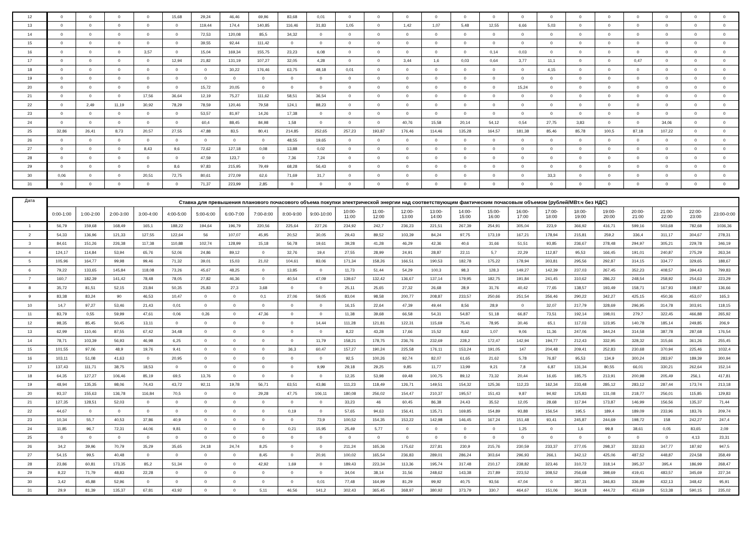| 12 | 0 | 0 | 0 | 0 | 15,68 | 29,24 | 46,46 | 69,96 | 83,68 | 0,01 | 0 | 0 | 0 | 0 | 0 | 0 | 0 | 0 | 0 | 0 | 0 | 0 | 0 | 0 |
| 13 | 0 | 0 | 0 | 0 | 0 | 119,44 | 174,4 | 140,85 | 116,46 | 31,83 | 1,05 | 0 | 1,42 | 1,07 | 5,48 | 12,55 | 6,66 | 5,03 | 0 | 0 | 0 | 0 | 0 | 0 |
| 14 | 0 | 0 | 0 | 0 | 0 | 72,53 | 120,08 | 85,5 | 34,32 | 0 | 0 | 0 | 0 | 0 | 0 | 0 | 0 | 0 | 0 | 0 | 0 | 0 | 0 | 0 |
| 15 | 0 | 0 | 0 | 0 | 0 | 39,55 | 92,44 | 111,42 | 0 | 0 | 0 | 0 | 0 | 0 | 0 | 0 | 0 | 0 | 0 | 0 | 0 | 0 | 0 | 0 |
| 16 | 0 | 0 | 0 | 3,57 | 0 | 15,04 | 169,34 | 155,75 | 23,23 | 6,08 | 0 | 0 | 0 | 0 | 0 | 0,14 | 0,03 | 0 | 0 | 0 | 0 | 0 | 0 | 0 |
| 17 | 0 | 0 | 0 | 0 | 12,94 | 21,82 | 131,19 | 107,27 | 32,05 | 4,28 | 0 | 0 | 3,44 | 1,6 | 0,03 | 0,64 | 3,77 | 11,1 | 0 | 0 | 0,47 | 0 | 0 | 0 |
| 18 | 0 | 0 | 0 | 0 | 0 | 0 | 30,22 | 176,46 | 63,75 | 48,18 | 0,01 | 0 | 0 | 0 | 0 | 0 | 0 | 4,15 | 0 | 0 | 0 | 0 | 0 | 0 |
| 19 | 0 | 0 | 0 | 0 | 0 | 0 | 0 | 0 | 0 | 0 | 0 | 0 | 0 | 0 | 0 | 0 | 0 | 0 | 0 | 0 | 0 | 0 | 0 | 0 |
| 20 | 0 | 0 | 0 | 0 | 0 | 15,72 | 20,05 | 0 | 0 | 0 | 0 | 0 | 0 | 0 | 0 | 0 | 15,24 | 0 | 0 | 0 | 0 | 0 | 0 | 0 |
| 21 | 0 | 0 | 0 | 17,56 | 36,64 | 12,19 | 75,27 | 111,62 | 58,51 | 36,54 | 0 | 0 | 0 | 0 | 0 | 0 | 0 | 0 | 0 | 0 | 0 | 0 | 0 | 0 |
| 22 | 0 | 2,49 | 11,19 | 30,92 | 78,29 | 78,59 | 120,46 | 79,58 | 124,1 | 88,23 | 0 | 0 | 0 | 0 | 0 | 0 | 0 | 0 | 0 | 0 | 0 | 0 | 0 | 0 |
| 23 | 0 | 0 | 0 | 0 | 0 | 53,57 | 81,97 | 14,26 | 17,38 | 0 | 0 | 0 | 0 | 0 | 0 | 0 | 0 | 0 | 0 | 0 | 0 | 0 | 0 | 0 |
| 24 | 0 | 0 | 0 | 0 | 0 | 60,4 | 88,45 | 84,98 | 1,58 | 0 | 0 | 0 | 40,76 | 15,58 | 20,14 | 54,12 | 0,54 | 27,75 | 3,83 | 0 | 0 | 34,06 | 0 | 0 |
| 25 | 32,86 | 26,41 | 8,73 | 20,57 | 27,55 | 47,88 | 83,5 | 80,41 | 214,85 | 252,65 | 257,23 | 193,87 | 176,46 | 114,46 | 135,28 | 164,57 | 181,38 | 85,46 | 85,78 | 100,5 | 87,18 | 107,22 | 0 | 0 |
| 26 | 0 | 0 | 0 | 0 | 0 | 0 | 0 | 0 | 48,55 | 19,65 | 0 | 0 | 0 | 0 | 0 | 0 | 0 | 0 | 0 | 0 | 0 | 0 | 0 | 0 |
| 27 | 0 | 0 | 0 | 8,43 | 9,6 | 72,62 | 127,18 | 0,08 | 13,88 | 0,02 | 0 | 0 | 0 | 0 | 0 | 0 | 0 | 0 | 0 | 0 | 0 | 0 | 0 | 0 |
| 28 | 0 | 0 | 0 | 0 | 0 | 47,59 | 123,7 | 0 | 7,36 | 7,24 | 0 | 0 | 0 | 0 | 0 | 0 | 0 | 0 | 0 | 0 | 0 | 0 | 0 | 0 |
| 29 | 0 | 0 | 0 | 0 | 8,6 | 97,83 | 215,95 | 79,49 | 68,28 | 56,43 | 0 | 0 | 0 | 0 | 0 | 0 | 0 | 0 | 0 | 0 | 0 | 0 | 0 | 0 |
| 30 | 0,06 | 0 | 0 | 20,51 | 72,75 | 80,61 | 272,09 | 62,6 | 71,69 | 31,7 | 0 | 0 | 0 | 0 | 0 | 0 | 0 | 33,3 | 0 | 0 | 0 | 0 | 0 | 0 |
| 31 | 0 | 0 | 0 | 0 | 0 | 71,37 | 223,99 | 2,85 | 0 | 0 | 0 | 0 | 0 | 0 | 0 | 0 | 0 | 0 | 0 | 0 | 0 | 0 | 0 | 0 |
| Дата | Ставка для превышения планового почасового объема покупки электрической энергии над соответствующим фактическим почасовым объемом (рублей/МВт.ч без НДС) | | | | | | | | | | | | | | | | | | | | | | | |
| --- | --- | --- | --- | --- | --- | --- | --- | --- | --- | --- | --- | --- | --- | --- | --- | --- | --- | --- | --- | --- | --- | --- | --- | --- |
| | 0:00-1:00 | 1:00-2:00 | 2:00-3:00 | 3:00-4:00 | 4:00-5:00 | 5:00-6:00 | 6:00-7:00 | 7:00-8:00 | 8:00-9:00 | 9:00-10:00 | 10:00- 11:00 | 11:00- 12:00 | 12:00- 13:00 | 13:00- 14:00 | 14:00- 15:00 | 15:00- 16:00 | 16:00- 17:00 | 17:00- 18:00 | 18:00- 19:00 | 19:00- 20:00 | 20:00- 21:00 | 21:00- 22:00 | 22:00- 23:00 | 23:00-0:00 |
| 1 | 56,79 | 159,68 | 168,49 | 165,1 | 188,22 | 194,64 | 196,79 | 220,56 | 225,64 | 227,26 | 234,92 | 242,7 | 236,23 | 221,51 | 267,39 | 254,91 | 305,04 | 223,9 | 366,92 | 416,71 | 599,16 | 503,68 | 782,68 | 1036,36 |
| 2 | 54,33 | 136,96 | 121,33 | 127,55 | 122,64 | 56 | 107,07 | 45,95 | 20,52 | 30,05 | 29,43 | 89,52 | 103,39 | 84,24 | 97,75 | 173,19 | 167,21 | 178,94 | 215,81 | 259,2 | 336,4 | 311,17 | 304,67 | 278,31 |
| 3 | 84,61 | 151,26 | 226,38 | 117,38 | 110,88 | 102,74 | 128,99 | 15,18 | 56,78 | 19,61 | 39,28 | 41,28 | 46,29 | 42,36 | 40,6 | 31,66 | 51,51 | 93,85 | 236,67 | 278,48 | 294,97 | 305,21 | 229,78 | 346,19 |
| 4 | 124,17 | 114,84 | 53,94 | 65,76 | 52,06 | 24,86 | 89,12 | 0 | 32,76 | 19,4 | 27,55 | 28,99 | 24,91 | 28,87 | 22,11 | 5,7 | 22,29 | 112,87 | 95,53 | 166,45 | 191,01 | 240,87 | 275,29 | 263,34 |
| 5 | 105,96 | 164,77 | 99,98 | 99,46 | 71,32 | 39,01 | 15,03 | 21,02 | 104,61 | 83,06 | 171,34 | 158,26 | 166,51 | 190,53 | 182,78 | 175,22 | 178,94 | 303,81 | 295,56 | 292,87 | 314,15 | 334,77 | 329,65 | 188,67 |
| 6 | 79,22 | 133,65 | 145,84 | 118,08 | 73,26 | 45,67 | 48,25 | 0 | 13,85 | 0 | 11,73 | 51,44 | 54,29 | 100,3 | 98,3 | 128,3 | 149,27 | 142,39 | 237,03 | 267,45 | 352,23 | 408,57 | 394,43 | 799,83 |
| 7 | 160,7 | 182,39 | 141,42 | 78,48 | 78,05 | 27,82 | 46,36 | 0 | 40,54 | 47,09 | 139,67 | 132,42 | 136,67 | 137,14 | 179,95 | 182,75 | 191,84 | 241,45 | 310,62 | 286,22 | 248,54 | 258,92 | 254,63 | 223,29 |
| 8 | 35,72 | 81,51 | 52,15 | 23,84 | 50,35 | 25,83 | 27,3 | 3,68 | 0 | 0 | 25,11 | 25,65 | 27,32 | 26,68 | 28,9 | 31,76 | 40,42 | 77,65 | 138,57 | 193,49 | 158,71 | 167,93 | 108,87 | 136,66 |
| 9 | 83,38 | 83,24 | 90 | 46,53 | 10,47 | 0 | 0 | 0,1 | 27,06 | 59,05 | 83,04 | 98,58 | 200,77 | 208,87 | 233,57 | 250,66 | 251,54 | 356,46 | 290,22 | 342,27 | 425,15 | 450,36 | 453,07 | 165,3 |
| 10 | 14,7 | 97,27 | 53,46 | 21,43 | 0,01 | 0 | 0 | 0 | 0 | 0 | 16,15 | 22,64 | 47,39 | 49,44 | 8,56 | 28,9 | 0 | 32,07 | 217,79 | 328,69 | 296,95 | 314,78 | 303,91 | 118,15 |
| 11 | 83,79 | 0,55 | 59,99 | 47,61 | 0,06 | 0,26 | 0 | 47,36 | 0 | 0 | 11,38 | 39,68 | 66,58 | 54,31 | 54,87 | 51,18 | 66,87 | 73,51 | 192,14 | 198,01 | 279,7 | 322,45 | 466,88 | 265,92 |
| 12 | 98,35 | 85,45 | 50,45 | 13,11 | 0 | 0 | 0 | 0 | 0 | 14,44 | 111,28 | 121,81 | 122,31 | 115,69 | 75,41 | 78,95 | 30,46 | 65,1 | 117,03 | 123,95 | 140,78 | 185,14 | 249,85 | 206,9 |
| 13 | 62,99 | 110,46 | 87,55 | 67,42 | 34,48 | 0 | 0 | 0 | 0 | 0 | 8,22 | 43,28 | 17,66 | 15,52 | 8,62 | 1,07 | 9,06 | 11,36 | 247,06 | 344,24 | 314,58 | 387,78 | 287,68 | 176,54 |
| 14 | 78,71 | 103,39 | 56,93 | 46,98 | 6,25 | 0 | 0 | 0 | 0 | 11,79 | 158,21 | 178,75 | 236,76 | 232,69 | 228,2 | 172,47 | 142,94 | 194,77 | 212,43 | 332,95 | 328,32 | 315,66 | 361,26 | 255,45 |
| 15 | 101,55 | 97,06 | 48,9 | 19,76 | 9,41 | 0 | 0 | 0 | 36,3 | 60,47 | 157,27 | 190,24 | 225,58 | 176,11 | 153,24 | 191,05 | 147 | 204,48 | 209,41 | 252,83 | 230,68 | 370,94 | 225,46 | 1032,4 |
| 16 | 103,11 | 51,08 | 41,63 | 0 | 20,95 | 0 | 0 | 0 | 0 | 0 | 92,5 | 100,26 | 92,74 | 82,07 | 61,65 | 21,62 | 5,78 | 76,87 | 95,53 | 134,9 | 300,24 | 283,97 | 189,39 | 300,94 |
| 17 | 137,43 | 111,71 | 38,75 | 18,53 | 0 | 0 | 0 | 0 | 0 | 9,99 | 29,18 | 29,25 | 9,85 | 11,77 | 13,99 | 9,21 | 7,8 | 6,87 | 131,34 | 80,55 | 66,01 | 330,21 | 262,64 | 152,14 |
| 18 | 64,35 | 127,27 | 106,46 | 85,19 | 69,5 | 13,76 | 0 | 0 | 0 | 0 | 12,35 | 53,98 | 69,48 | 100,75 | 89,12 | 73,32 | 20,44 | 16,65 | 185,75 | 213,91 | 200,98 | 205,49 | 256,1 | 417,81 |
| 19 | 48,94 | 135,35 | 98,06 | 74,43 | 43,72 | 92,11 | 19,78 | 56,71 | 63,51 | 43,86 | 111,23 | 118,49 | 126,71 | 149,51 | 154,32 | 125,36 | 112,23 | 162,34 | 233,48 | 285,12 | 283,12 | 287,44 | 173,74 | 213,18 |
| 20 | 93,37 | 155,63 | 136,78 | 116,84 | 70,5 | 0 | 0 | 29,28 | 47,75 | 106,11 | 180,08 | 256,02 | 154,47 | 210,37 | 195,57 | 151,43 | 9,87 | 94,92 | 125,83 | 131,08 | 218,77 | 256,01 | 115,85 | 129,83 |
| 21 | 127,35 | 128,51 | 52,03 | 0 | 0 | 0 | 0 | 0 | 0 | 0 | 33,23 | 46 | 60,45 | 86,38 | 24,43 | 35,52 | 12,05 | 28,68 | 117,94 | 173,87 | 146,99 | 156,56 | 135,37 | 71,44 |
| 22 | 44,67 | 0 | 0 | 0 | 0 | 0 | 0 | 0 | 0,19 | 0 | 57,65 | 94,63 | 156,41 | 135,71 | 169,85 | 154,89 | 93,88 | 156,54 | 195,5 | 189,4 | 189,09 | 233,96 | 183,76 | 209,74 |
| 23 | 10,34 | 55,7 | 40,53 | 37,86 | 40,9 | 0 | 0 | 0 | 0 | 73,9 | 100,52 | 154,35 | 153,22 | 142,98 | 146,45 | 167,24 | 151,48 | 93,41 | 245,87 | 244,69 | 198,72 | 158 | 242,27 | 247,4 |
| 24 | 11,85 | 96,7 | 72,31 | 44,06 | 9,81 | 0 | 0 | 0 | 0,21 | 15,95 | 25,49 | 5,77 | 0 | 0 | 0 | 0 | 1,25 | 0 | 1,6 | 99,8 | 38,61 | 0,05 | 83,65 | 2,09 |
| 25 | 0 | 0 | 0 | 0 | 0 | 0 | 0 | 0 | 0 | 0 | 0 | 0 | 0 | 0 | 0 | 0 | 0 | 0 | 0 | 0 | 0 | 0 | 4,13 | 23,31 |
| 26 | 34,2 | 39,96 | 70,79 | 35,29 | 35,65 | 24,18 | 24,74 | 8,25 | 0 | 0 | 211,24 | 165,36 | 175,62 | 227,81 | 230,9 | 215,76 | 230,59 | 233,37 | 277,05 | 298,37 | 332,63 | 347,77 | 187,92 | 947,5 |
| 27 | 54,15 | 99,5 | 40,48 | 0 | 0 | 0 | 0 | 8,45 | 0 | 20,91 | 100,02 | 165,54 | 236,83 | 289,01 | 286,24 | 303,64 | 296,93 | 266,1 | 342,12 | 425,06 | 487,52 | 448,87 | 224,58 | 358,49 |
| 28 | 23,86 | 60,81 | 173,35 | 85,2 | 51,34 | 0 | 0 | 42,92 | 1,69 | 0 | 189,43 | 223,34 | 113,36 | 195,74 | 317,48 | 210,17 | 238,82 | 323,46 | 310,72 | 318,14 | 395,37 | 395,4 | 186,99 | 268,47 |
| 29 | 8,22 | 71,79 | 48,83 | 22,28 | 0 | 0 | 0 | 0 | 0 | 0 | 34,04 | 38,14 | 31,56 | 248,62 | 143,38 | 217,89 | 223,52 | 308,52 | 256,68 | 398,69 | 419,41 | 483,57 | 345,69 | 227,34 |
| 30 | 3,42 | 45,88 | 52,96 | 0 | 0 | 0 | 0 | 0 | 0 | 0,01 | 77,48 | 164,99 | 81,29 | 99,92 | 40,75 | 93,56 | 47,04 | 0 | 387,31 | 346,83 | 336,89 | 432,13 | 348,42 | 95,91 |
| 31 | 29,9 | 81,39 | 135,37 | 67,81 | 43,92 | 0 | 0 | 5,11 | 46,56 | 141,2 | 302,43 | 365,45 | 368,97 | 380,92 | 373,79 | 330,7 | 464,67 | 151,06 | 364,18 | 444,72 | 453,69 | 513,38 | 590,15 | 235,02 |